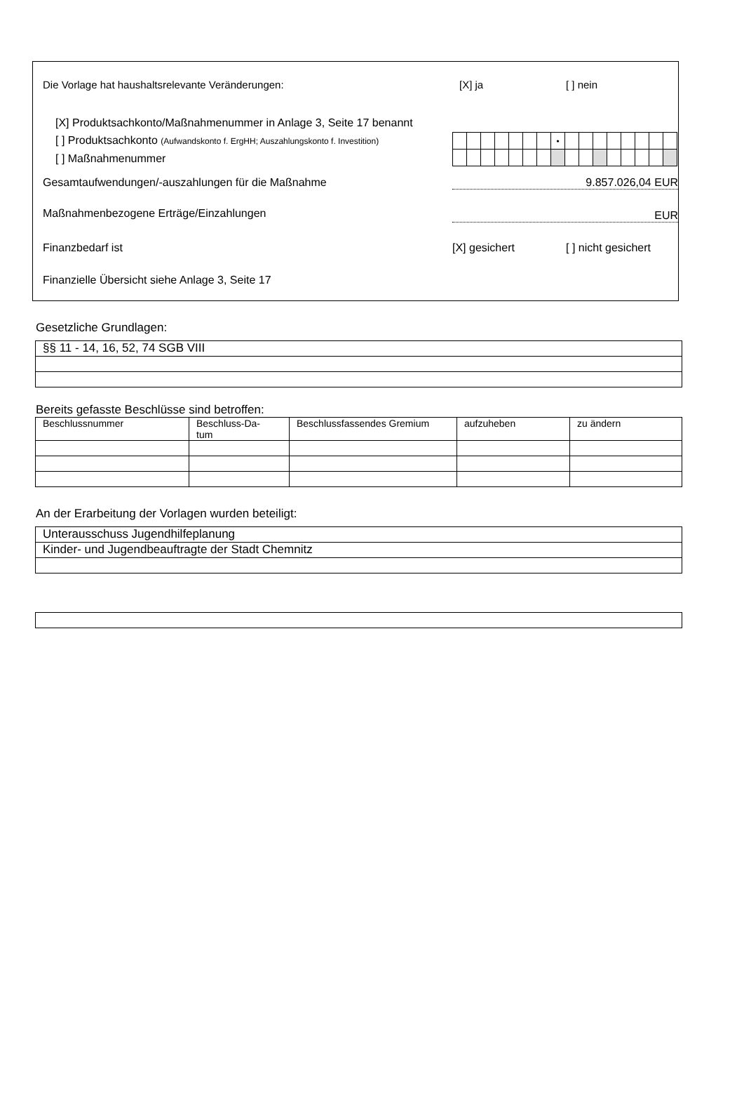Die Vorlage hat haushaltsrelevante Veränderungen:
[X] ja [ ] nein
[X] Produktsachkonto/Maßnahmenummer in Anlage 3, Seite 17 benannt
[ ] Produktsachkonto (Aufwandskonto f. ErgHH; Auszahlungskonto f. Investition)
[ ] Maßnahmenummer
| | | | | | | | • | | | | | | | | |
Gesamtaufwendungen/-auszahlungen für die Maßnahme
9.857.026,04 EUR
Maßnahmenbezogene Erträge/Einzahlungen
EUR
Finanzbedarf ist [X] gesichert [ ] nicht gesichert
Finanzielle Übersicht siehe Anlage 3, Seite 17
Gesetzliche Grundlagen:
| §§ 11 - 14, 16, 52, 74 SGB VIII |
Bereits gefasste Beschlüsse sind betroffen:
| Beschlussnummer | Beschluss-Da- tum | Beschlussfassendes Gremium | aufzuheben | zu ändern |
| --- | --- | --- | --- | --- |
An der Erarbeitung der Vorlagen wurden beteiligt:
| Unterausschuss Jugendhilfeplanung |
| Kinder- und Jugendbeauftragte der Stadt Chemnitz |